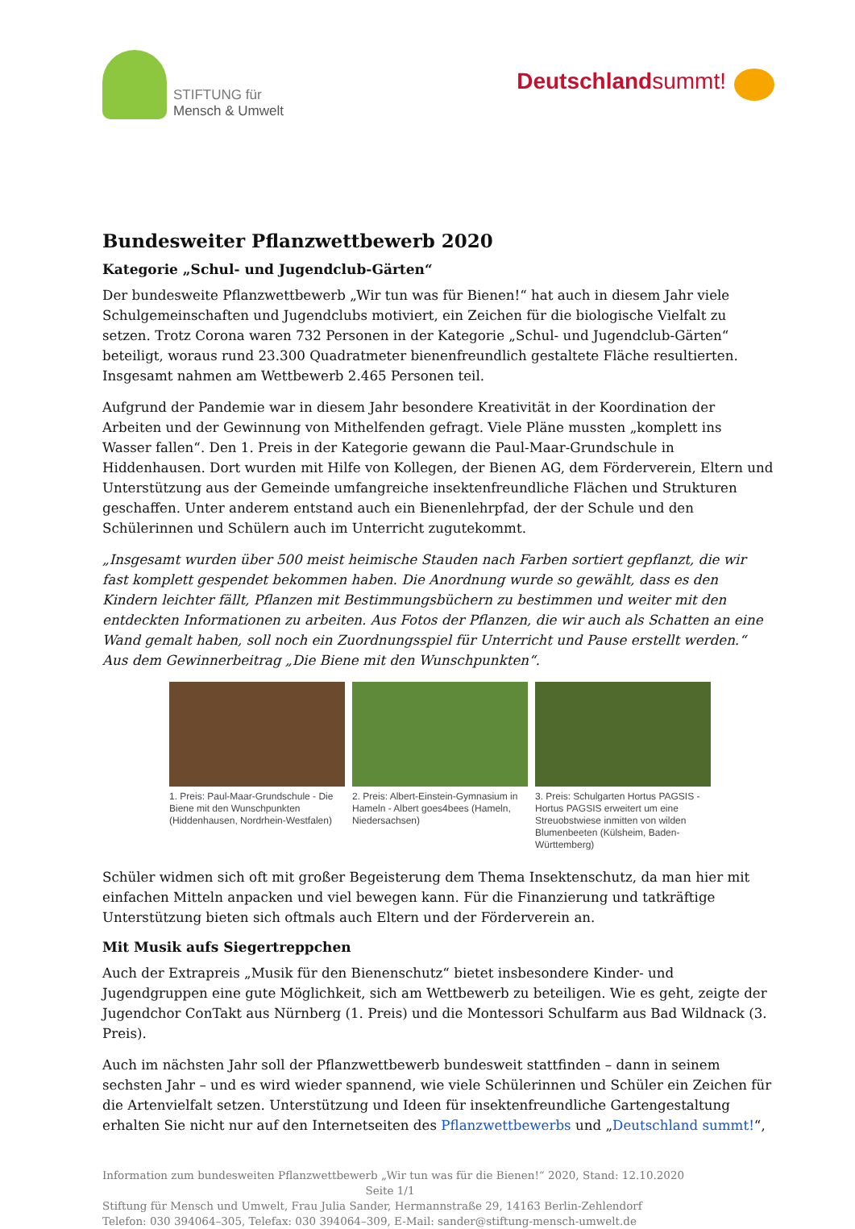STIFTUNG für
Mensch & Umwelt
Deutschlandsummt!
Bundesweiter Pflanzwettbewerb 2020
Kategorie „Schul- und Jugendclub-Gärten“
Der bundesweite Pflanzwettbewerb „Wir tun was für Bienen!“ hat auch in diesem Jahr viele Schul­gemeinschaften und Jugendclubs motiviert, ein Zeichen für die biologische Vielfalt zu setzen. Trotz Corona waren 732 Personen in der Kategorie „Schul- und Jugendclub-Gärten“ beteiligt, woraus rund 23.300 Quadratmeter bienenfreundlich gestaltete Fläche resultierten. Insgesamt nahmen am Wettbewerb 2.465 Personen teil.
Aufgrund der Pandemie war in diesem Jahr besondere Kreativität in der Koordination der Arbeiten und der Gewinnung von Mithelfenden gefragt. Viele Pläne mussten „komplett ins Wasser fallen“. Den 1. Preis in der Kategorie gewann die Paul-Maar-Grundschule in Hiddenhausen. Dort wurden mit Hilfe von Kollegen, der Bienen AG, dem Förderverein, Eltern und Unterstützung aus der Gemeinde umfangreiche insektenfreundliche Flächen und Strukturen geschaffen. Unter anderem entstand auch ein Bienenlehrpfad, der der Schule und den Schülerinnen und Schülern auch im Unterricht zugutekommt.
„Insgesamt wurden über 500 meist heimische Stauden nach Farben sortiert gepflanzt, die wir fast komplett gespendet bekommen haben. Die Anordnung wurde so gewählt, dass es den Kindern leichter fällt, Pflanzen mit Bestimmungsbüchern zu bestimmen und weiter mit den entdeckten Informationen zu arbeiten. Aus Fotos der Pflanzen, die wir auch als Schatten an eine Wand gemalt haben, soll noch ein Zuordnungsspiel für Unterricht und Pause erstellt werden.“ Aus dem Gewinnerbeitrag „Die Biene mit den Wunschpunkten“.
1. Preis: Paul-Maar-Grundschule - Die Biene mit den Wunschpunkten (Hiddenhausen, Nordrhein-Westfalen)
2. Preis: Albert-Einstein-Gymnasium in Hameln - Albert goes4bees (Hameln, Niedersachsen)
3. Preis: Schulgarten Hortus PAGSIS - Hortus PAGSIS erweitert um eine Streuobstwiese inmitten von wilden Blumenbeeten (Külsheim, Baden-Württemberg)
Schüler widmen sich oft mit großer Begeisterung dem Thema Insektenschutz, da man hier mit einfachen Mitteln anpacken und viel bewegen kann. Für die Finanzierung und tatkräftige Unterstützung bieten sich oftmals auch Eltern und der Förderverein an.
Mit Musik aufs Siegertreppchen
Auch der Extrapreis „Musik für den Bienenschutz“ bietet insbesondere Kinder- und Jugendgruppen eine gute Möglichkeit, sich am Wettbewerb zu beteiligen. Wie es geht, zeigte der Jugendchor ConTakt aus Nürnberg (1. Preis) und die Montessori Schulfarm aus Bad Wildnack (3. Preis).
Auch im nächsten Jahr soll der Pflanzwettbewerb bundesweit stattfinden – dann in seinem sechsten Jahr – und es wird wieder spannend, wie viele Schülerinnen und Schüler ein Zeichen für die Artenvielfalt setzen. Unterstützung und Ideen für insektenfreundliche Gartengestaltung erhalten Sie nicht nur auf den Internetseiten des Pflanzwettbewerbs und „Deutschland summt!“,
Information zum bundesweiten Pflanzwettbewerb „Wir tun was für die Bienen!“ 2020, Stand: 12.10.2020
Seite 1/1
Stiftung für Mensch und Umwelt, Frau Julia Sander, Hermannstraße 29, 14163 Berlin-Zehlendorf
Telefon: 030 394064–305, Telefax: 030 394064–309, E-Mail: sander@stiftung-mensch-umwelt.de